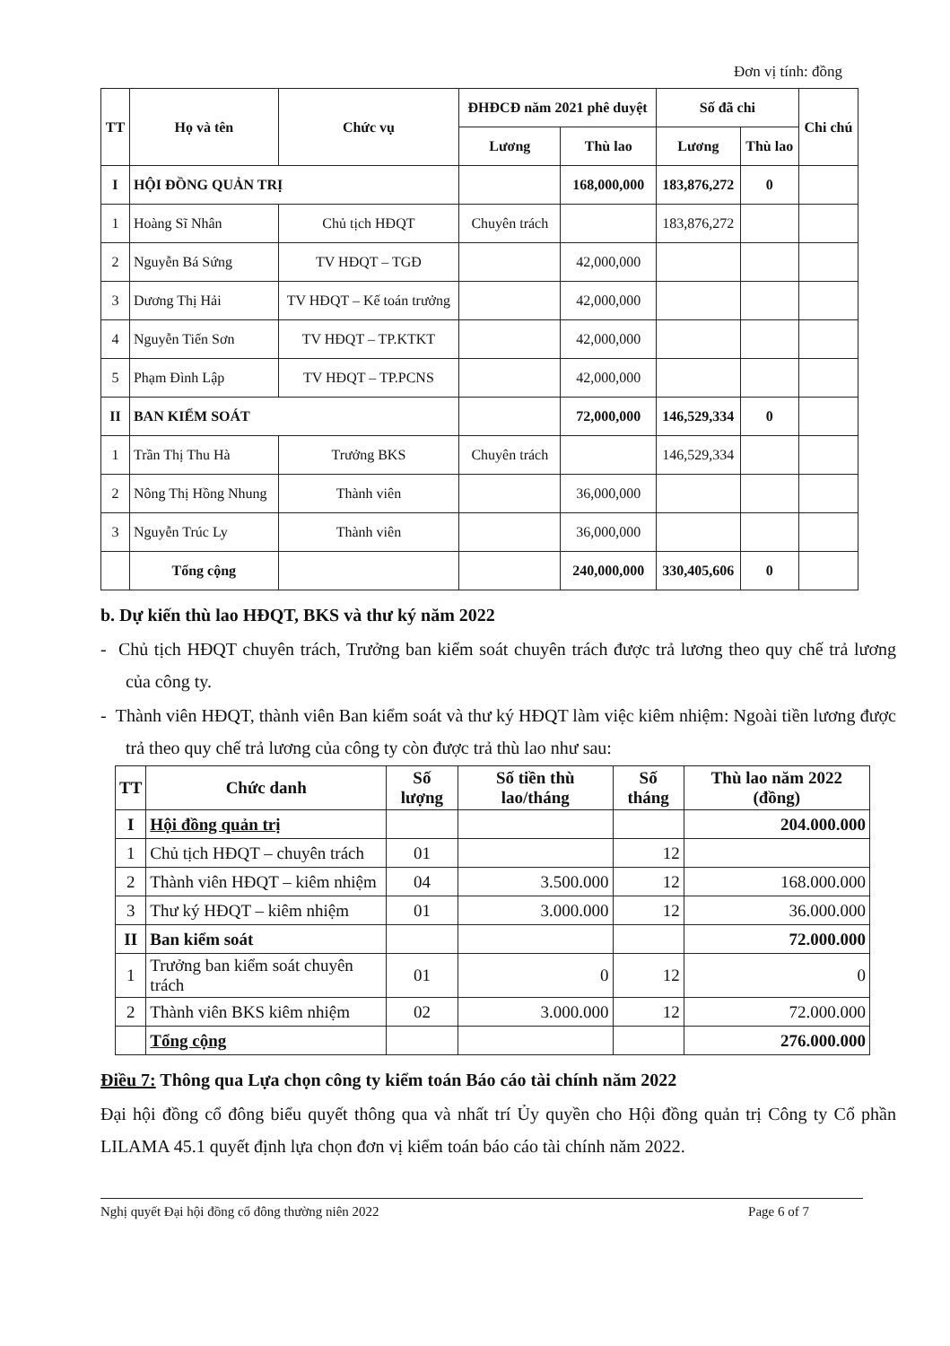Đơn vị tính: đồng
| TT | Họ và tên | Chức vụ | ĐHĐCĐ năm 2021 phê duyệt | | Số đã chi | | Chi chú |
| --- | --- | --- | --- | --- | --- | --- | --- |
| | | | Lương | Thù lao | Lương | Thù lao | |
| I | HỘI ĐỒNG QUẢN TRỊ | | | 168,000,000 | 183,876,272 | 0 | |
| 1 | Hoàng Sĩ Nhân | Chủ tịch HĐQT | Chuyên trách | | 183,876,272 | | |
| 2 | Nguyễn Bá Sứng | TV HĐQT – TGĐ | | 42,000,000 | | | |
| 3 | Dương Thị Hải | TV HĐQT – Kế toán trưởng | | 42,000,000 | | | |
| 4 | Nguyễn Tiến Sơn | TV HĐQT – TP.KTKT | | 42,000,000 | | | |
| 5 | Phạm Đình Lập | TV HĐQT – TP.PCNS | | 42,000,000 | | | |
| II | BAN KIỂM SOÁT | | | 72,000,000 | 146,529,334 | 0 | |
| 1 | Trần Thị Thu Hà | Trưởng BKS | Chuyên trách | | 146,529,334 | | |
| 2 | Nông Thị Hồng Nhung | Thành viên | | 36,000,000 | | | |
| 3 | Nguyễn Trúc Ly | Thành viên | | 36,000,000 | | | |
| | Tổng cộng | | | 240,000,000 | 330,405,606 | 0 | |
b. Dự kiến thù lao HĐQT, BKS và thư ký năm 2022
- Chủ tịch HĐQT chuyên trách, Trưởng ban kiểm soát chuyên trách được trả lương theo quy chế trả lương của công ty.
- Thành viên HĐQT, thành viên Ban kiểm soát và thư ký HĐQT làm việc kiêm nhiệm: Ngoài tiền lương được trả theo quy chế trả lương của công ty còn được trả thù lao như sau:
| TT | Chức danh | Số lượng | Số tiền thù lao/tháng | Số tháng | Thù lao năm 2022 (đồng) |
| --- | --- | --- | --- | --- | --- |
| I | Hội đồng quản trị | | | | 204.000.000 |
| 1 | Chủ tịch HĐQT – chuyên trách | 01 | | 12 | |
| 2 | Thành viên HĐQT – kiêm nhiệm | 04 | 3.500.000 | 12 | 168.000.000 |
| 3 | Thư ký HĐQT – kiêm nhiệm | 01 | 3.000.000 | 12 | 36.000.000 |
| II | Ban kiểm soát | | | | 72.000.000 |
| 1 | Trưởng ban kiểm soát chuyên trách | 01 | 0 | 12 | 0 |
| 2 | Thành viên BKS kiêm nhiệm | 02 | 3.000.000 | 12 | 72.000.000 |
| | Tổng cộng | | | | 276.000.000 |
Điều 7: Thông qua Lựa chọn công ty kiểm toán Báo cáo tài chính năm 2022
Đại hội đồng cổ đông biểu quyết thông qua và nhất trí Ủy quyền cho Hội đồng quản trị Công ty Cổ phần LILAMA 45.1 quyết định lựa chọn đơn vị kiểm toán báo cáo tài chính năm 2022.
Nghị quyết Đại hội đồng cổ đông thường niên 2022 Page 6 of 7